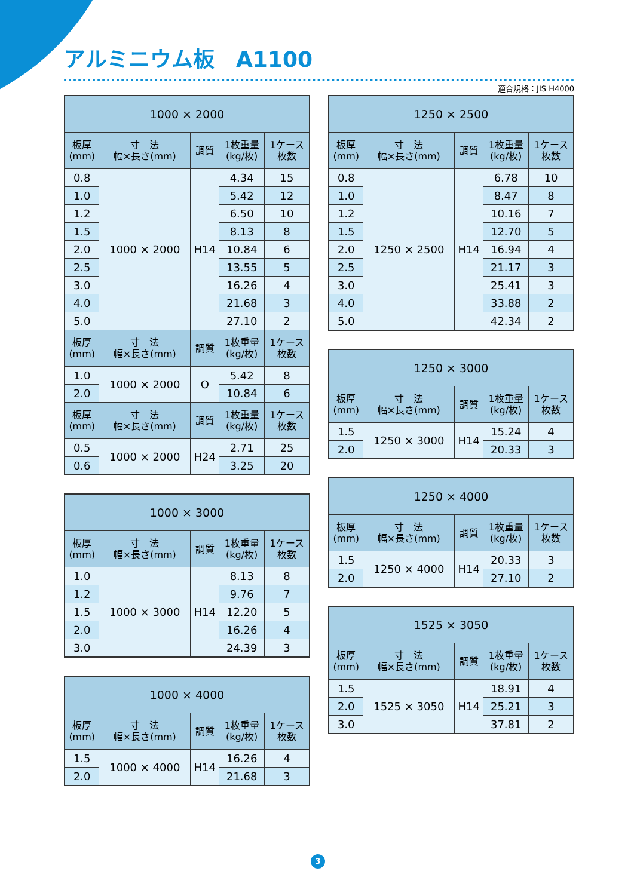アルミニウム板　A1100
適合規格：JIS H4000
| 1000 × 2000 | | | | |
| --- | --- | --- | --- | --- |
| 板厚 (mm) | 寸 法 幅×長さ(mm) | 調質 | 1枚重量 (kg/枚) | 1ケース 枚数 |
| 0.8 | 1000 × 2000 | H14 | 4.34 | 15 |
| 1.0 | | | 5.42 | 12 |
| 1.2 | | | 6.50 | 10 |
| 1.5 | | | 8.13 | 8 |
| 2.0 | | | 10.84 | 6 |
| 2.5 | | | 13.55 | 5 |
| 3.0 | | | 16.26 | 4 |
| 4.0 | | | 21.68 | 3 |
| 5.0 | | | 27.10 | 2 |
| 板厚 (mm) | 寸 法 幅×長さ(mm) | 調質 | 1枚重量 (kg/枚) | 1ケース 枚数 |
| 1.0 | 1000 × 2000 | O | 5.42 | 8 |
| 2.0 | | | 10.84 | 6 |
| 板厚 (mm) | 寸 法 幅×長さ(mm) | 調質 | 1枚重量 (kg/枚) | 1ケース 枚数 |
| 0.5 | 1000 × 2000 | H24 | 2.71 | 25 |
| 0.6 | | | 3.25 | 20 |
| 1000 × 3000 | | | | |
| --- | --- | --- | --- | --- |
| 板厚 (mm) | 寸 法 幅×長さ(mm) | 調質 | 1枚重量 (kg/枚) | 1ケース 枚数 |
| 1.0 | 1000 × 3000 | H14 | 8.13 | 8 |
| 1.2 | | | 9.76 | 7 |
| 1.5 | | | 12.20 | 5 |
| 2.0 | | | 16.26 | 4 |
| 3.0 | | | 24.39 | 3 |
| 1000 × 4000 | | | | |
| --- | --- | --- | --- | --- |
| 板厚 (mm) | 寸 法 幅×長さ(mm) | 調質 | 1枚重量 (kg/枚) | 1ケース 枚数 |
| 1.5 | 1000 × 4000 | H14 | 16.26 | 4 |
| 2.0 | | | 21.68 | 3 |
| 1250 × 2500 | | | | |
| --- | --- | --- | --- | --- |
| 板厚 (mm) | 寸 法 幅×長さ(mm) | 調質 | 1枚重量 (kg/枚) | 1ケース 枚数 |
| 0.8 | 1250 × 2500 | H14 | 6.78 | 10 |
| 1.0 | | | 8.47 | 8 |
| 1.2 | | | 10.16 | 7 |
| 1.5 | | | 12.70 | 5 |
| 2.0 | | | 16.94 | 4 |
| 2.5 | | | 21.17 | 3 |
| 3.0 | | | 25.41 | 3 |
| 4.0 | | | 33.88 | 2 |
| 5.0 | | | 42.34 | 2 |
| 1250 × 3000 | | | | |
| --- | --- | --- | --- | --- |
| 板厚 (mm) | 寸 法 幅×長さ(mm) | 調質 | 1枚重量 (kg/枚) | 1ケース 枚数 |
| 1.5 | 1250 × 3000 | H14 | 15.24 | 4 |
| 2.0 | | | 20.33 | 3 |
| 1250 × 4000 | | | | |
| --- | --- | --- | --- | --- |
| 板厚 (mm) | 寸 法 幅×長さ(mm) | 調質 | 1枚重量 (kg/枚) | 1ケース 枚数 |
| 1.5 | 1250 × 4000 | H14 | 20.33 | 3 |
| 2.0 | | | 27.10 | 2 |
| 1525 × 3050 | | | | |
| --- | --- | --- | --- | --- |
| 板厚 (mm) | 寸 法 幅×長さ(mm) | 調質 | 1枚重量 (kg/枚) | 1ケース 枚数 |
| 1.5 | 1525 × 3050 | H14 | 18.91 | 4 |
| 2.0 | | | 25.21 | 3 |
| 3.0 | | | 37.81 | 2 |
3